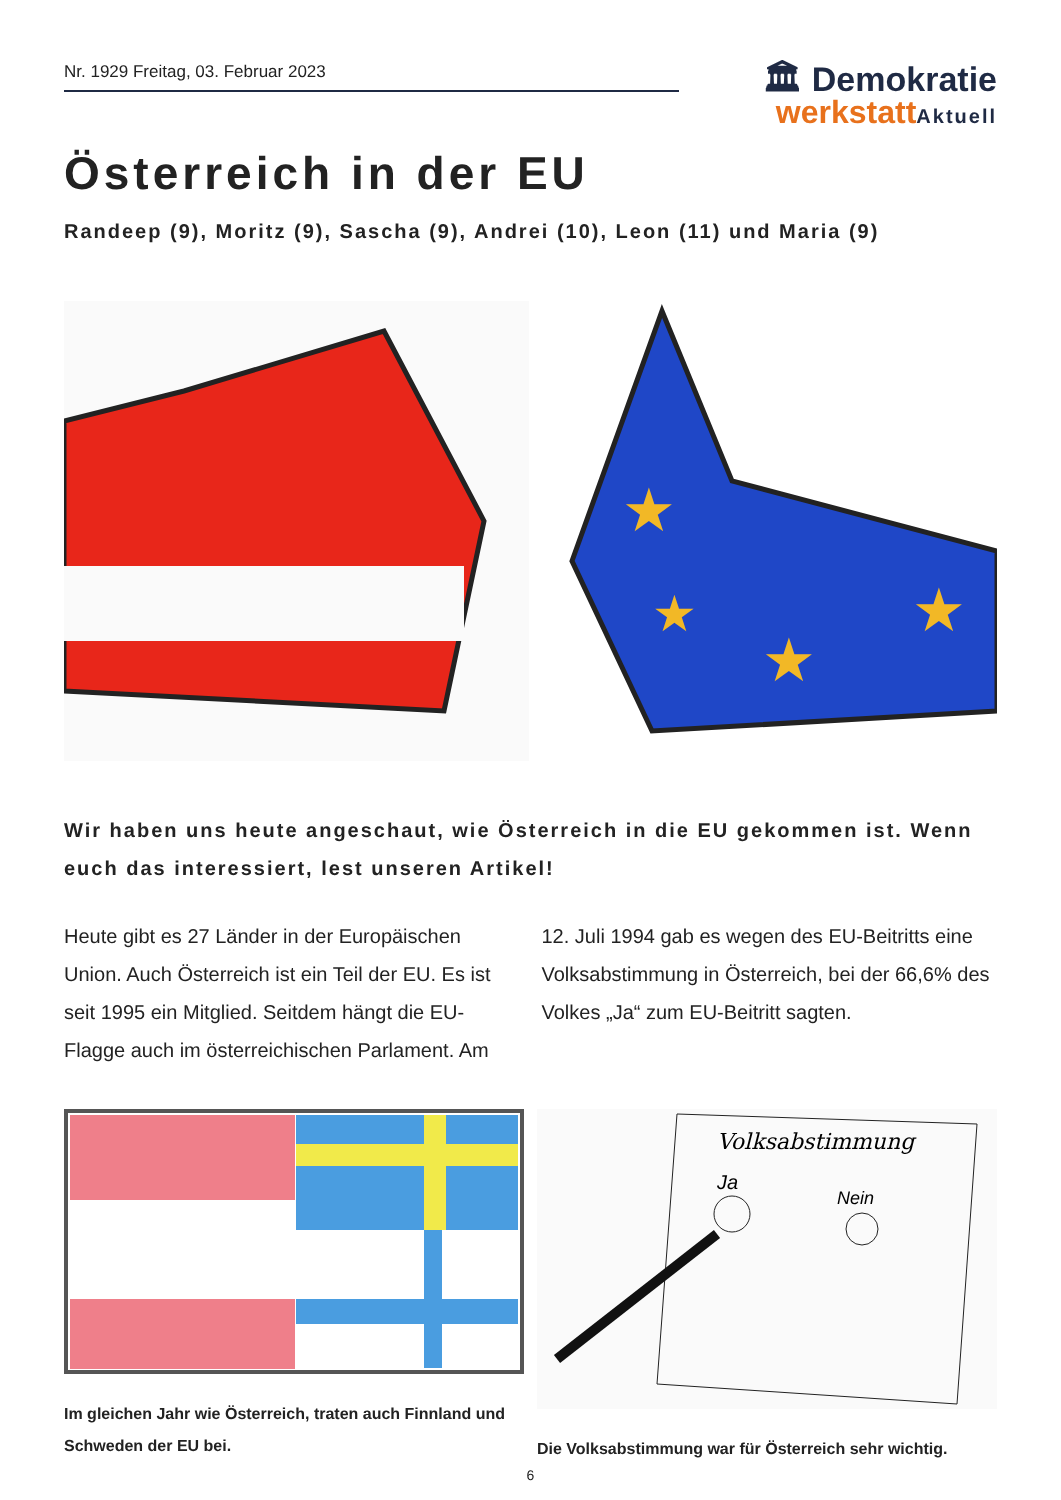Nr. 1929 Freitag, 03. Februar 2023
🏛 Demokratie
werkstatt Aktuell
Österreich in der EU
Randeep (9), Moritz (9), Sascha (9), Andrei (10), Leon (11) und Maria (9)
★
★
★
★
Wir haben uns heute angeschaut, wie Österreich in die EU gekommen ist. Wenn euch das interessiert, lest unseren Artikel!
Heute gibt es 27 Länder in der Europäischen Union. Auch Österreich ist ein Teil der EU. Es ist seit 1995 ein Mitglied. Seitdem hängt die EU-Flagge auch im österreichischen Parlament. Am
12. Juli 1994 gab es wegen des EU-Beitritts eine Volksabstimmung in Österreich, bei der 66,6% des Volkes „Ja“ zum EU-Beitritt sagten.
Im gleichen Jahr wie Österreich, traten auch Finnland und Schweden der EU bei.
Volksabstimmung
Ja
Nein
Die Volksabstimmung war für Österreich sehr wichtig.
6